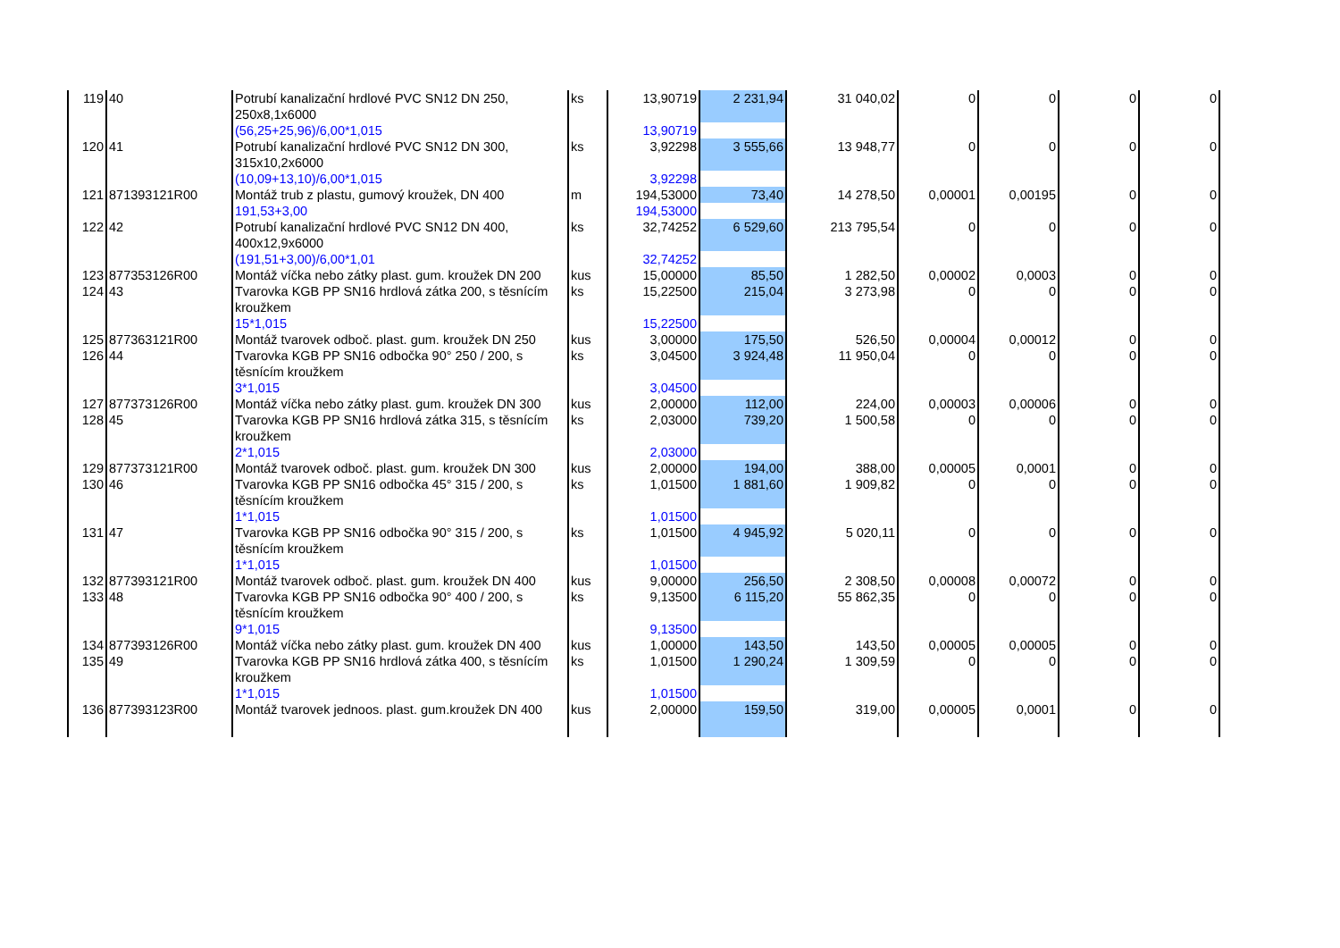| 119 | 40 | Potrubí kanalizační hrdlové PVC SN12 DN 250, 250x8,1x6000 | ks | 13,90719 | 2 231,94 | 31 040,02 | 0 | 0 | 0 | 0 |
| | | (56,25+25,96)/6,00*1,015 | | 13,90719 | | | | | | |
| 120 | 41 | Potrubí kanalizační hrdlové PVC SN12 DN 300, 315x10,2x6000 | ks | 3,92298 | 3 555,66 | 13 948,77 | 0 | 0 | 0 | 0 |
| | | (10,09+13,10)/6,00*1,015 | | 3,92298 | | | | | | |
| 121 | 871393121R00 | Montáž trub z plastu, gumový kroužek, DN 400 | m | 194,53000 | 73,40 | 14 278,50 | 0,00001 | 0,00195 | 0 | 0 |
| | | 191,53+3,00 | | 194,53000 | | | | | | |
| 122 | 42 | Potrubí kanalizační hrdlové PVC SN12 DN 400, 400x12,9x6000 | ks | 32,74252 | 6 529,60 | 213 795,54 | 0 | 0 | 0 | 0 |
| | | (191,51+3,00)/6,00*1,01 | | 32,74252 | | | | | | |
| 123 | 877353126R00 | Montáž víčka nebo zátky plast. gum. kroužek DN 200 | kus | 15,00000 | 85,50 | 1 282,50 | 0,00002 | 0,0003 | 0 | 0 |
| 124 | 43 | Tvarovka KGB PP SN16 hrdlová zátka 200, s těsnícím kroužkem | ks | 15,22500 | 215,04 | 3 273,98 | 0 | 0 | 0 | 0 |
| | | 15*1,015 | | 15,22500 | | | | | | |
| 125 | 877363121R00 | Montáž tvarovek odboč. plast. gum. kroužek DN 250 | kus | 3,00000 | 175,50 | 526,50 | 0,00004 | 0,00012 | 0 | 0 |
| 126 | 44 | Tvarovka KGB PP SN16 odbočka 90° 250 / 200, s těsnícím kroužkem | ks | 3,04500 | 3 924,48 | 11 950,04 | 0 | 0 | 0 | 0 |
| | | 3*1,015 | | 3,04500 | | | | | | |
| 127 | 877373126R00 | Montáž víčka nebo zátky plast. gum. kroužek DN 300 | kus | 2,00000 | 112,00 | 224,00 | 0,00003 | 0,00006 | 0 | 0 |
| 128 | 45 | Tvarovka KGB PP SN16 hrdlová zátka 315, s těsnícím kroužkem | ks | 2,03000 | 739,20 | 1 500,58 | 0 | 0 | 0 | 0 |
| | | 2*1,015 | | 2,03000 | | | | | | |
| 129 | 877373121R00 | Montáž tvarovek odboč. plast. gum. kroužek DN 300 | kus | 2,00000 | 194,00 | 388,00 | 0,00005 | 0,0001 | 0 | 0 |
| 130 | 46 | Tvarovka KGB PP SN16 odbočka 45° 315 / 200, s těsnícím kroužkem | ks | 1,01500 | 1 881,60 | 1 909,82 | 0 | 0 | 0 | 0 |
| | | 1*1,015 | | 1,01500 | | | | | | |
| 131 | 47 | Tvarovka KGB PP SN16 odbočka 90° 315 / 200, s těsnícím kroužkem | ks | 1,01500 | 4 945,92 | 5 020,11 | 0 | 0 | 0 | 0 |
| | | 1*1,015 | | 1,01500 | | | | | | |
| 132 | 877393121R00 | Montáž tvarovek odboč. plast. gum. kroužek DN 400 | kus | 9,00000 | 256,50 | 2 308,50 | 0,00008 | 0,00072 | 0 | 0 |
| 133 | 48 | Tvarovka KGB PP SN16 odbočka 90° 400 / 200, s těsnícím kroužkem | ks | 9,13500 | 6 115,20 | 55 862,35 | 0 | 0 | 0 | 0 |
| | | 9*1,015 | | 9,13500 | | | | | | |
| 134 | 877393126R00 | Montáž víčka nebo zátky plast. gum. kroužek DN 400 | kus | 1,00000 | 143,50 | 143,50 | 0,00005 | 0,00005 | 0 | 0 |
| 135 | 49 | Tvarovka KGB PP SN16 hrdlová zátka 400, s těsnícím kroužkem | ks | 1,01500 | 1 290,24 | 1 309,59 | 0 | 0 | 0 | 0 |
| | | 1*1,015 | | 1,01500 | | | | | | |
| 136 | 877393123R00 | Montáž tvarovek jednoos. plast. gum.kroužek DN 400 | kus | 2,00000 | 159,50 | 319,00 | 0,00005 | 0,0001 | 0 | 0 |